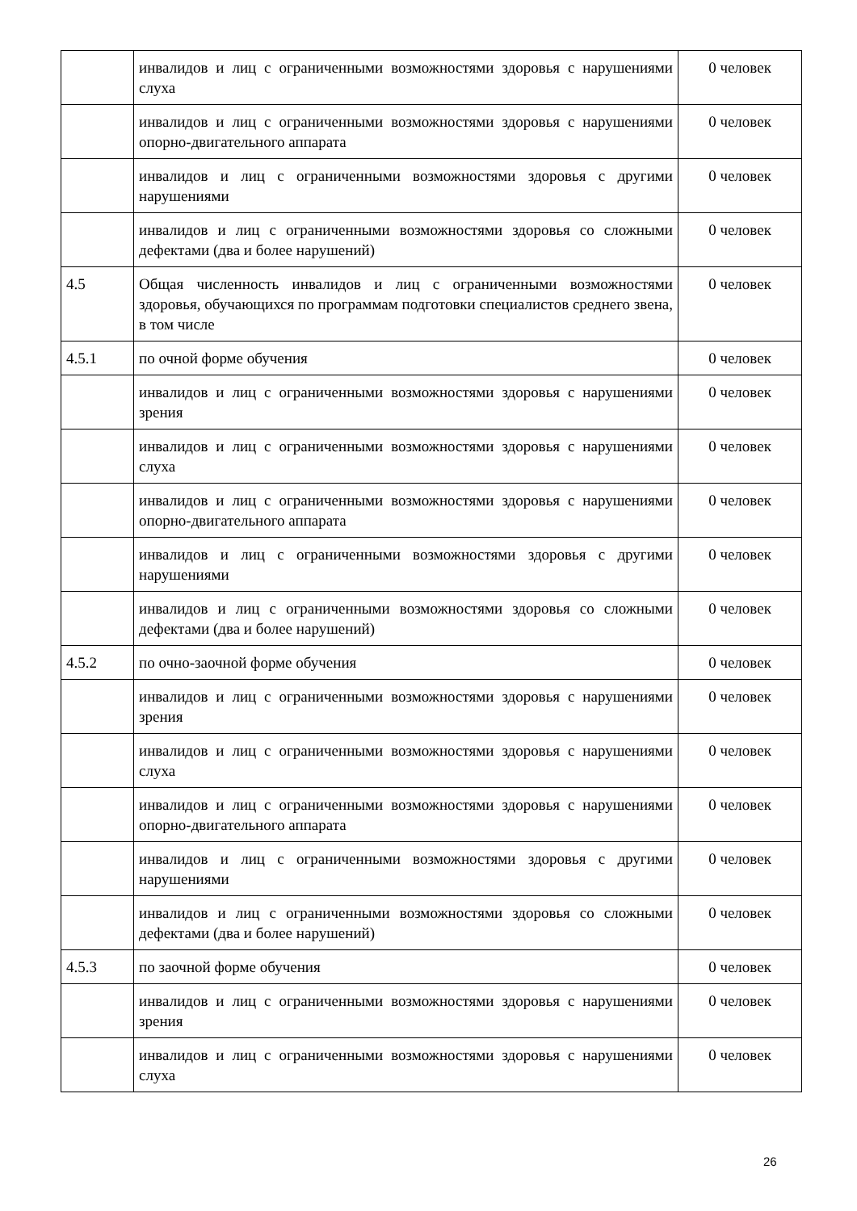| | инвалидов и лиц с ограниченными возможностями здоровья с нарушениями слуха | 0 человек |
| | инвалидов и лиц с ограниченными возможностями здоровья с нарушениями опорно-двигательного аппарата | 0 человек |
| | инвалидов и лиц с ограниченными возможностями здоровья с другими нарушениями | 0 человек |
| | инвалидов и лиц с ограниченными возможностями здоровья со сложными дефектами (два и более нарушений) | 0 человек |
| 4.5 | Общая численность инвалидов и лиц с ограниченными возможностями здоровья, обучающихся по программам подготовки специалистов среднего звена, в том числе | 0 человек |
| 4.5.1 | по очной форме обучения | 0 человек |
| | инвалидов и лиц с ограниченными возможностями здоровья с нарушениями зрения | 0 человек |
| | инвалидов и лиц с ограниченными возможностями здоровья с нарушениями слуха | 0 человек |
| | инвалидов и лиц с ограниченными возможностями здоровья с нарушениями опорно-двигательного аппарата | 0 человек |
| | инвалидов и лиц с ограниченными возможностями здоровья с другими нарушениями | 0 человек |
| | инвалидов и лиц с ограниченными возможностями здоровья со сложными дефектами (два и более нарушений) | 0 человек |
| 4.5.2 | по очно-заочной форме обучения | 0 человек |
| | инвалидов и лиц с ограниченными возможностями здоровья с нарушениями зрения | 0 человек |
| | инвалидов и лиц с ограниченными возможностями здоровья с нарушениями слуха | 0 человек |
| | инвалидов и лиц с ограниченными возможностями здоровья с нарушениями опорно-двигательного аппарата | 0 человек |
| | инвалидов и лиц с ограниченными возможностями здоровья с другими нарушениями | 0 человек |
| | инвалидов и лиц с ограниченными возможностями здоровья со сложными дефектами (два и более нарушений) | 0 человек |
| 4.5.3 | по заочной форме обучения | 0 человек |
| | инвалидов и лиц с ограниченными возможностями здоровья с нарушениями зрения | 0 человек |
| | инвалидов и лиц с ограниченными возможностями здоровья с нарушениями слуха | 0 человек |
26